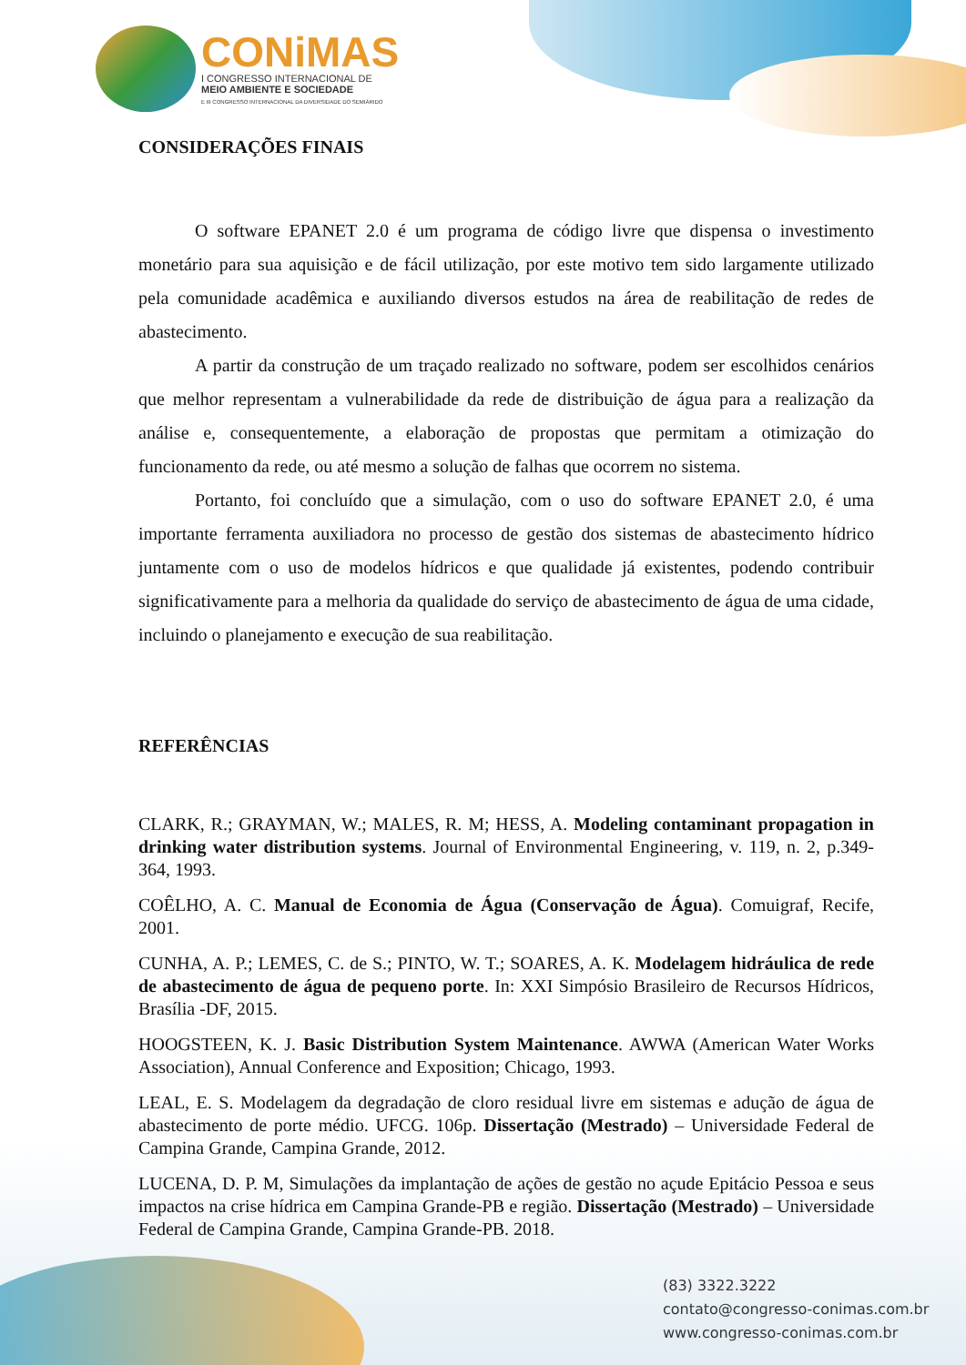CONiMAS
I CONGRESSO INTERNACIONAL DE
MEIO AMBIENTE E SOCIEDADE
E III CONGRESSO INTERNACIONAL DA DIVERSIDADE DO SEMIÁRIDO
CONSIDERAÇÕES FINAIS
O software EPANET 2.0 é um programa de código livre que dispensa o investimento monetário para sua aquisição e de fácil utilização, por este motivo tem sido largamente utilizado pela comunidade acadêmica e auxiliando diversos estudos na área de reabilitação de redes de abastecimento.
A partir da construção de um traçado realizado no software, podem ser escolhidos cenários que melhor representam a vulnerabilidade da rede de distribuição de água para a realização da análise e, consequentemente, a elaboração de propostas que permitam a otimização do funcionamento da rede, ou até mesmo a solução de falhas que ocorrem no sistema.
Portanto, foi concluído que a simulação, com o uso do software EPANET 2.0, é uma importante ferramenta auxiliadora no processo de gestão dos sistemas de abastecimento hídrico juntamente com o uso de modelos hídricos e que qualidade já existentes, podendo contribuir significativamente para a melhoria da qualidade do serviço de abastecimento de água de uma cidade, incluindo o planejamento e execução de sua reabilitação.
REFERÊNCIAS
CLARK, R.; GRAYMAN, W.; MALES, R. M; HESS, A. Modeling contaminant propagation in drinking water distribution systems. Journal of Environmental Engineering, v. 119, n. 2, p.349-364, 1993.
COÊLHO, A. C. Manual de Economia de Água (Conservação de Água). Comuigraf, Recife, 2001.
CUNHA, A. P.; LEMES, C. de S.; PINTO, W. T.; SOARES, A. K. Modelagem hidráulica de rede de abastecimento de água de pequeno porte. In: XXI Simpósio Brasileiro de Recursos Hídricos, Brasília -DF, 2015.
HOOGSTEEN, K. J. Basic Distribution System Maintenance. AWWA (American Water Works Association), Annual Conference and Exposition; Chicago, 1993.
LEAL, E. S. Modelagem da degradação de cloro residual livre em sistemas e adução de água de abastecimento de porte médio. UFCG. 106p. Dissertação (Mestrado) – Universidade Federal de Campina Grande, Campina Grande, 2012.
LUCENA, D. P. M, Simulações da implantação de ações de gestão no açude Epitácio Pessoa e seus impactos na crise hídrica em Campina Grande-PB e região. Dissertação (Mestrado) – Universidade Federal de Campina Grande, Campina Grande-PB. 2018.
(83) 3322.3222
contato@congresso-conimas.com.br
www.congresso-conimas.com.br